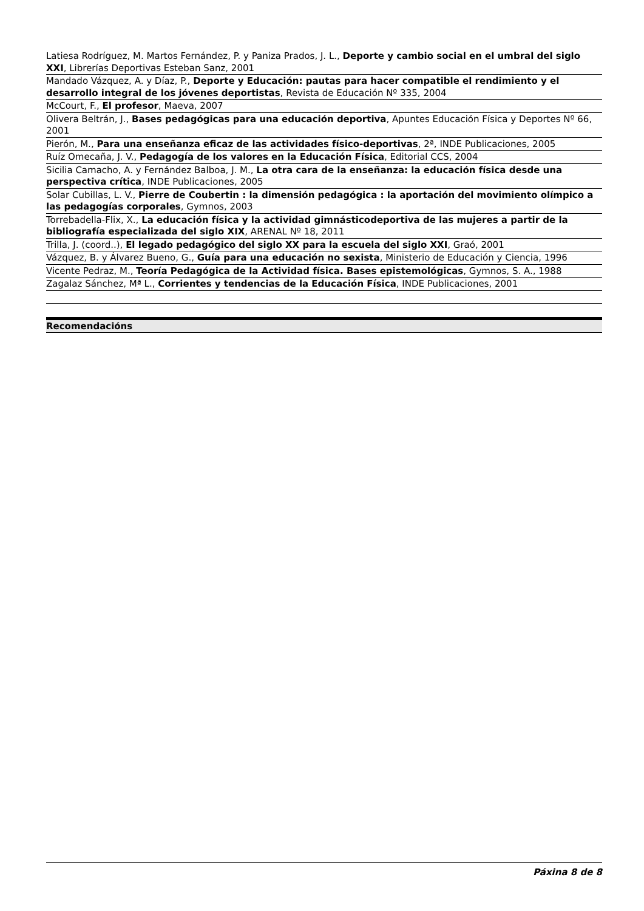Latiesa Rodríguez, M. Martos Fernández, P. y Paniza Prados, J. L., Deporte y cambio social en el umbral del siglo XXI, Librerías Deportivas Esteban Sanz, 2001
Mandado Vázquez, A. y Díaz, P., Deporte y Educación: pautas para hacer compatible el rendimiento y el desarrollo integral de los jóvenes deportistas, Revista de Educación Nº 335, 2004
McCourt, F., El profesor, Maeva, 2007
Olivera Beltrán, J., Bases pedagógicas para una educación deportiva, Apuntes Educación Física y Deportes Nº 66, 2001
Pierón, M., Para una enseñanza eficaz de las actividades físico-deportivas, 2ª, INDE Publicaciones, 2005
Ruíz Omecaña, J. V., Pedagogía de los valores en la Educación Física, Editorial CCS, 2004
Sicilia Camacho, A. y Fernández Balboa, J. M., La otra cara de la enseñanza: la educación física desde una perspectiva crítica, INDE Publicaciones, 2005
Solar Cubillas, L. V., Pierre de Coubertin : la dimensión pedagógica : la aportación del movimiento olímpico a las pedagogías corporales, Gymnos, 2003
Torrebadella-Flix, X., La educación física y la actividad gimnásticodeportiva de las mujeres a partir de la bibliografía especializada del siglo XIX, ARENAL Nº 18, 2011
Trilla, J. (coord..), El legado pedagógico del siglo XX para la escuela del siglo XXI, Graó, 2001
Vázquez, B. y Álvarez Bueno, G., Guía para una educación no sexista, Ministerio de Educación y Ciencia, 1996
Vicente Pedraz, M., Teoría Pedagógica de la Actividad física. Bases epistemológicas, Gymnos, S. A., 1988
Zagalaz Sánchez, Mª L., Corrientes y tendencias de la Educación Física, INDE Publicaciones, 2001
Recomendacións
Páxina 8 de 8